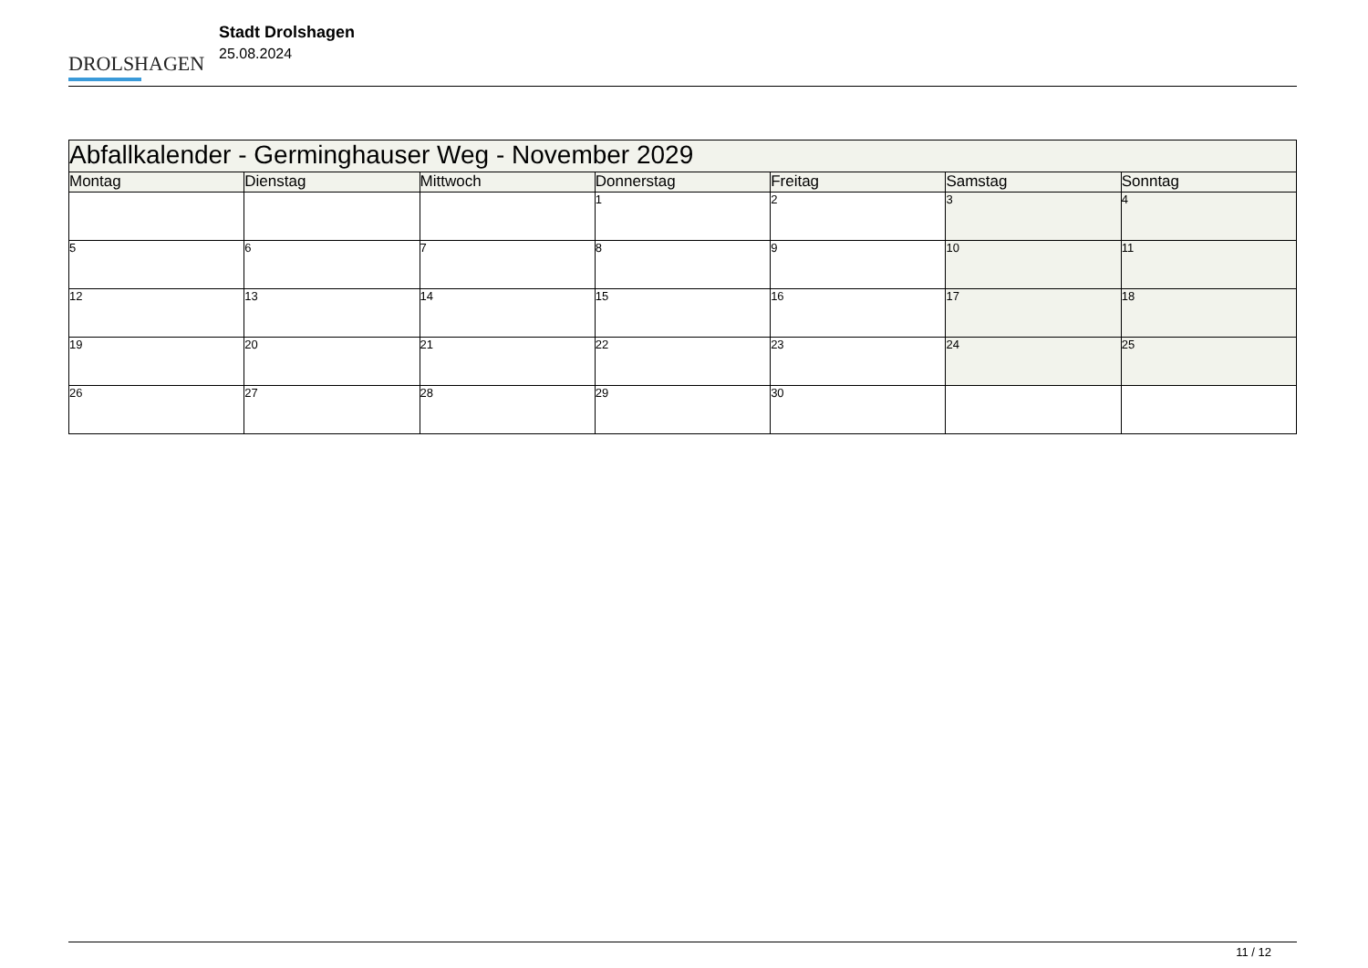DROLSHAGEN
Stadt Drolshagen
25.08.2024
| Abfallkalender - Germinghauser Weg - November 2029 | | | | | | |
| Montag | Dienstag | Mittwoch | Donnerstag | Freitag | Samstag | Sonntag |
| | | | 1 | 2 | 3 | 4 |
| 5 | 6 | 7 | 8 | 9 | 10 | 11 |
| 12 | 13 | 14 | 15 | 16 | 17 | 18 |
| 19 | 20 | 21 | 22 | 23 | 24 | 25 |
| 26 | 27 | 28 | 29 | 30 | | |
11 / 12